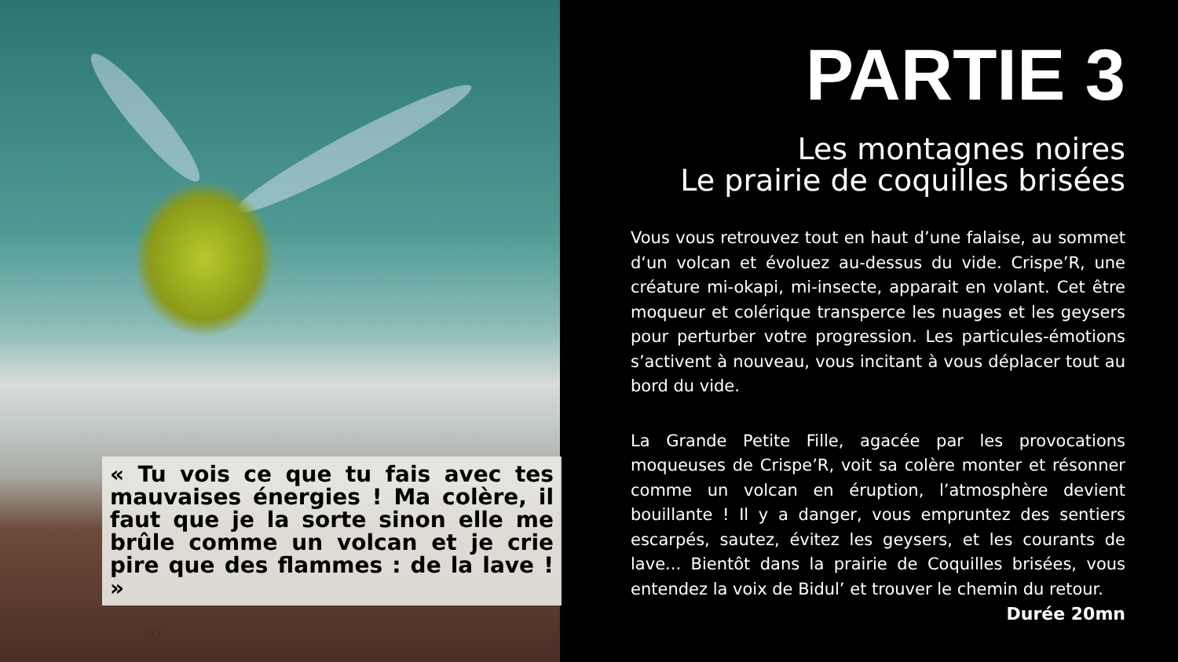« Tu vois ce que tu fais avec tes mauvaises énergies ! Ma colère, il faut que je la sorte sinon elle me brûle comme un volcan et je crie pire que des flammes : de la lave ! »
17
PARTIE 3
Les montagnes noires
Le prairie de coquilles brisées
Vous vous retrouvez tout en haut d’une falaise, au sommet d‘un volcan et évoluez au-dessus du vide. Crispe’R, une créature mi-okapi, mi-insecte, apparait en volant. Cet être moqueur et colérique transperce les nuages et les geysers pour perturber votre progression. Les particules-émotions s’activent à nouveau, vous incitant à vous déplacer tout au bord du vide.
La Grande Petite Fille, agacée par les provocations moqueuses de Crispe’R, voit sa colère monter et résonner comme un volcan en éruption, l’atmosphère devient bouillante ! Il y a danger, vous empruntez des sentiers escarpés, sautez, évitez les geysers, et les courants de lave... Bientôt dans la prairie de Coquilles brisées, vous entendez la voix de Bidul’ et trouver le chemin du retour.
Durée 20mn